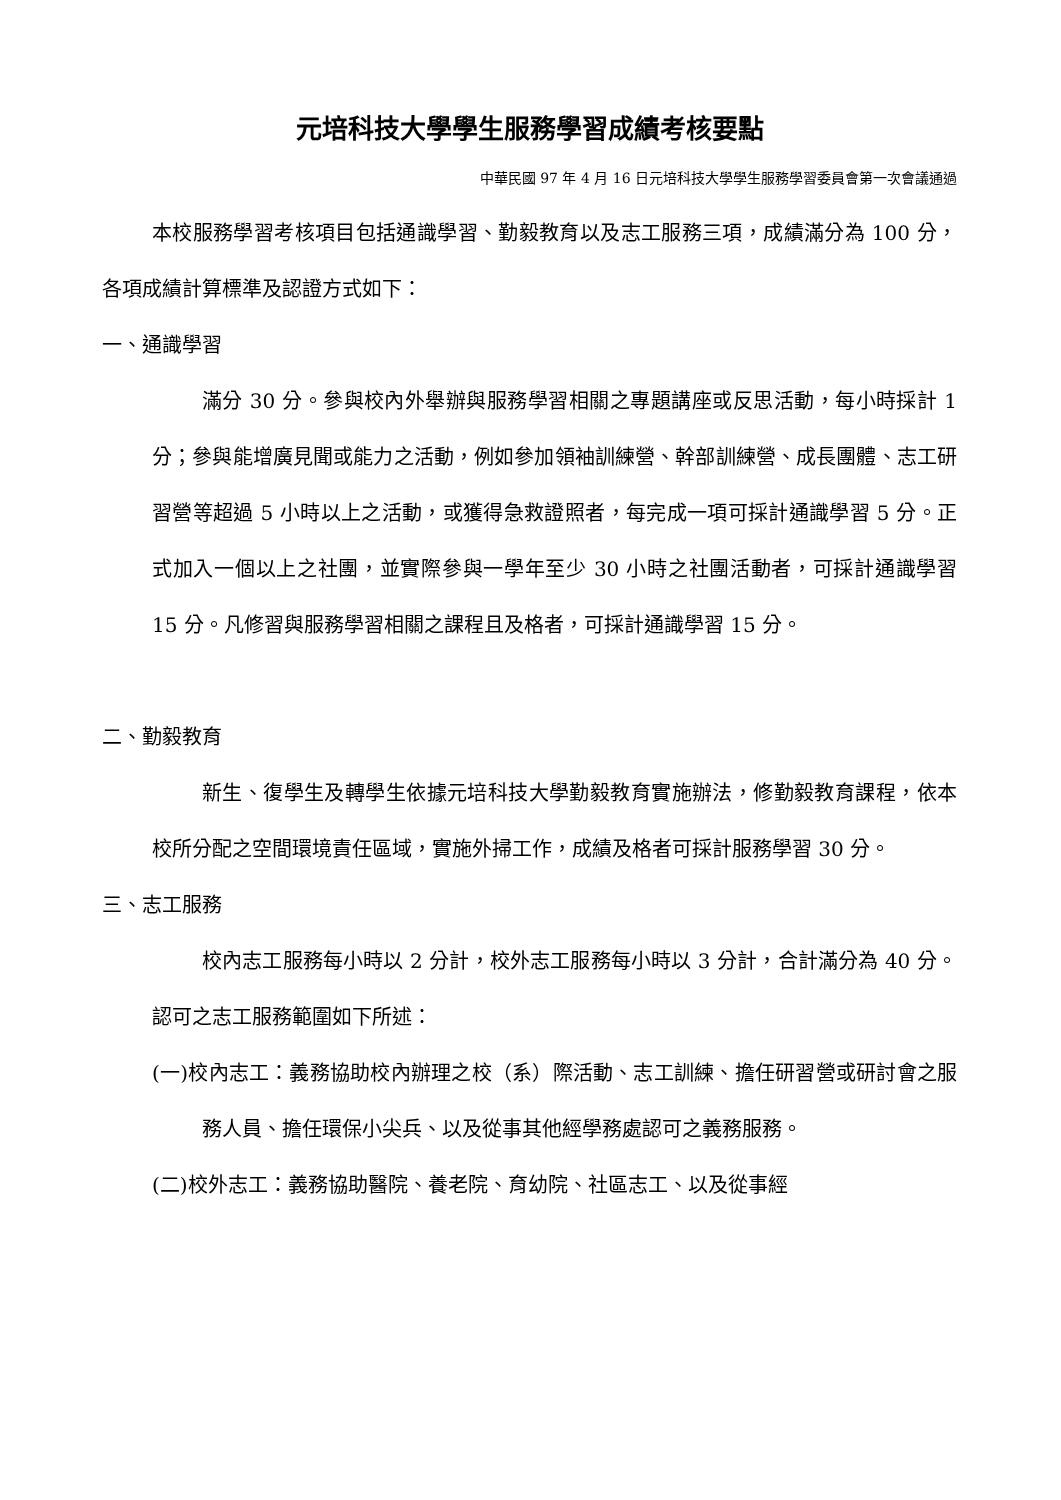元培科技大學學生服務學習成績考核要點
中華民國 97 年 4 月 16 日元培科技大學學生服務學習委員會第一次會議通過
本校服務學習考核項目包括通識學習、勤毅教育以及志工服務三項，成績滿分為 100 分，各項成績計算標準及認證方式如下：
一、通識學習
滿分 30 分。參與校內外舉辦與服務學習相關之專題講座或反思活動，每小時採計 1 分；參與能增廣見聞或能力之活動，例如參加領袖訓練營、幹部訓練營、成長團體、志工研習營等超過 5 小時以上之活動，或獲得急救證照者，每完成一項可採計通識學習 5 分。正式加入一個以上之社團，並實際參與一學年至少 30 小時之社團活動者，可採計通識學習 15 分。凡修習與服務學習相關之課程且及格者，可採計通識學習 15 分。
二、勤毅教育
新生、復學生及轉學生依據元培科技大學勤毅教育實施辦法，修勤毅教育課程，依本校所分配之空間環境責任區域，實施外掃工作，成績及格者可採計服務學習 30 分。
三、志工服務
校內志工服務每小時以 2 分計，校外志工服務每小時以 3 分計，合計滿分為 40 分。認可之志工服務範圍如下所述：
(一)校內志工：義務協助校內辦理之校（系）際活動、志工訓練、擔任研習營或研討會之服務人員、擔任環保小尖兵、以及從事其他經學務處認可之義務服務。
(二)校外志工：義務協助醫院、養老院、育幼院、社區志工、以及從事經